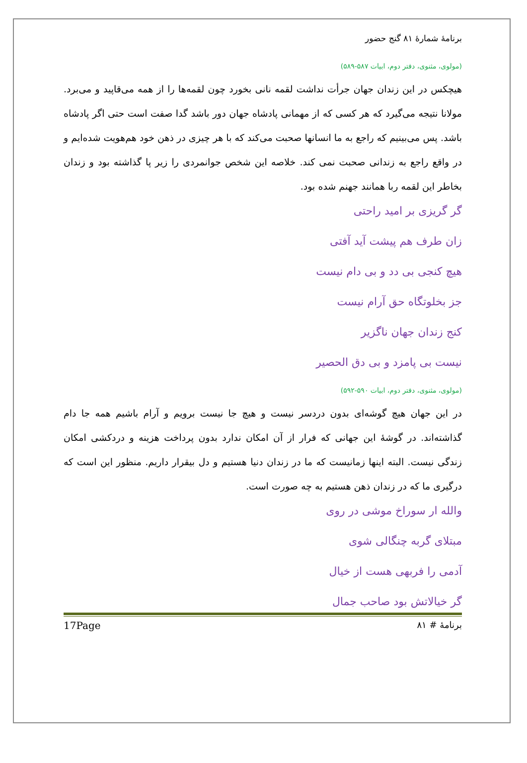برنامهٔ شمارهٔ ۸۱ گنج حضور
(مولوی، مثنوی، دفتر دوم، ابیات ۵۸۷-۵۸۹)
هیچکس در این زندان جهان جرأت نداشت لقمه نانی بخورد چون لقمه‌ها را از همه می‌قاپید و می‌برد. مولانا نتیجه می‌گیرد که هر کسی که از مهمانی پادشاه جهان دور باشد گدا صفت است حتی اگر پادشاه باشد. پس می‌بینیم که راجع به ما انسانها صحبت می‌کند که با هر چیزی در ذهن خود هم‌هویت شده‌ایم و در واقع راجع به زندانی صحبت نمی کند. خلاصه این شخص جوانمردی را زیر پا گذاشته بود و زندان بخاطر این لقمه ربا همانند جهنم شده بود.
گر گریزی بر امید راحتی
زان طرف هم پیشت آید آفتی
هیچ کنجی بی دد و بی دام نیست
جز بخلوتگاه حق آرام نیست
کنج زندان جهان ناگزیر
نیست بی پامزد و بی دق الحصیر
(مولوی، مثنوی، دفتر دوم، ابیات ۵۹۰-۵۹۲)
در این جهان هیچ گوشه‌ای بدون دردسر نیست و هیچ جا نیست برویم و آرام باشیم همه جا دام گذاشته‌اند. در گوشهٔ این جهانی که فرار از آن امکان ندارد بدون پرداخت هزینه و دردکشی امکان زندگی نیست. البته اینها زمانیست که ما در زندان دنیا هستیم و دل بیقرار داریم. منظور این است که درگیری ما که در زندان ذهن هستیم به چه صورت است.
والله ار سوراخ موشی در روی
مبتلای گربه چنگالی شوی
آدمی را فربهی هست از خیال
گر خیالاتش بود صاحب جمال
برنامهٔ # ۸۱ 17Page